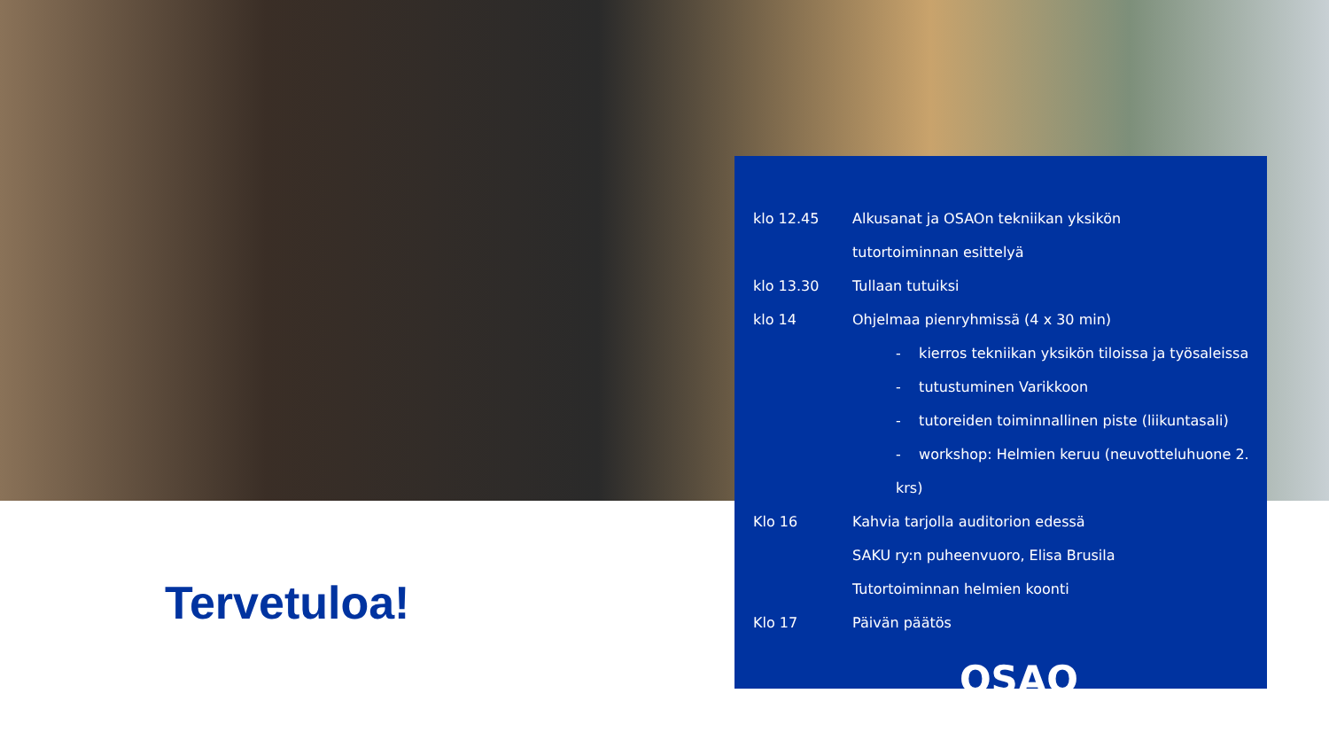Tervetuloa!
klo 12.45 Alkusanat ja OSAOn tekniikan yksikön
tutortoiminnan esittelyä
klo 13.30 Tullaan tutuiksi
klo 14 Ohjelmaa pienryhmissä (4 x 30 min)
- kierros tekniikan yksikön tiloissa ja työsaleissa
- tutustuminen Varikkoon
- tutoreiden toiminnallinen piste (liikuntasali)
- workshop: Helmien keruu (neuvotteluhuone 2. krs)
Klo 16 Kahvia tarjolla auditorion edessä
SAKU ry:n puheenvuoro, Elisa Brusila
Tutortoiminnan helmien koonti
Klo 17 Päivän päätös
OSAO